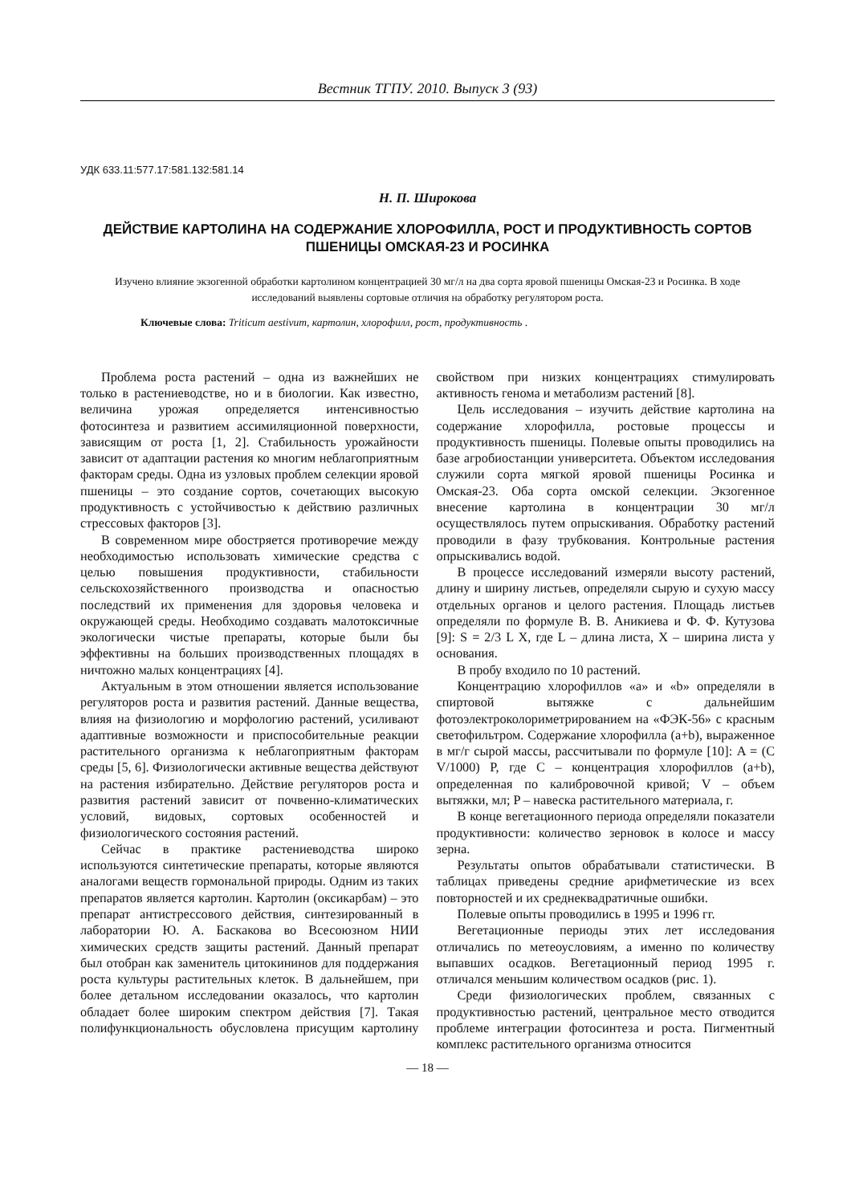Вестник ТГПУ. 2010. Выпуск 3 (93)
УДК 633.11:577.17:581.132:581.14
Н. П. Широкова
ДЕЙСТВИЕ КАРТОЛИНА НА СОДЕРЖАНИЕ ХЛОРОФИЛЛА, РОСТ И ПРОДУКТИВНОСТЬ СОРТОВ ПШЕНИЦЫ ОМСКАЯ-23 И РОСИНКА
Изучено влияние экзогенной обработки картолином концентрацией 30 мг/л на два сорта яровой пшеницы Омская-23 и Росинка. В ходе исследований выявлены сортовые отличия на обработку регулятором роста.
Ключевые слова: Triticum aestivum, картолин, хлорофилл, рост, продуктивность .
Проблема роста растений – одна из важнейших не только в растениеводстве, но и в биологии. Как известно, величина урожая определяется интенсивностью фотосинтеза и развитием ассимиляционной поверхности, зависящим от роста [1, 2]. Стабильность урожайности зависит от адаптации растения ко многим неблагоприятным факторам среды. Одна из узловых проблем селекции яровой пшеницы – это создание сортов, сочетающих высокую продуктивность с устойчивостью к действию различных стрессовых факторов [3].
В современном мире обостряется противоречие между необходимостью использовать химические средства с целью повышения продуктивности, стабильности сельскохозяйственного производства и опасностью последствий их применения для здоровья человека и окружающей среды. Необходимо создавать малотоксичные экологически чистые препараты, которые были бы эффективны на больших производственных площадях в ничтожно малых концентрациях [4].
Актуальным в этом отношении является использование регуляторов роста и развития растений. Данные вещества, влияя на физиологию и морфологию растений, усиливают адаптивные возможности и приспособительные реакции растительного организма к неблагоприятным факторам среды [5, 6]. Физиологически активные вещества действуют на растения избирательно. Действие регуляторов роста и развития растений зависит от почвенно-климатических условий, видовых, сортовых особенностей и физиологического состояния растений.
Сейчас в практике растениеводства широко используются синтетические препараты, которые являются аналогами веществ гормональной природы. Одним из таких препаратов является картолин. Картолин (оксикарбам) – это препарат антистрессового действия, синтезированный в лаборатории Ю. А. Баскакова во Всесоюзном НИИ химических средств защиты растений. Данный препарат был отобран как заменитель цитокининов для поддержания роста культуры растительных клеток. В дальнейшем, при более детальном исследовании оказалось, что картолин обладает более широким спектром действия [7]. Такая полифункциональность обусловлена присущим картолину свойством при низких концентрациях стимулировать активность генома и метаболизм растений [8].
Цель исследования – изучить действие картолина на содержание хлорофилла, ростовые процессы и продуктивность пшеницы. Полевые опыты проводились на базе агробиостанции университета. Объектом исследования служили сорта мягкой яровой пшеницы Росинка и Омская-23. Оба сорта омской селекции. Экзогенное внесение картолина в концентрации 30 мг/л осуществлялось путем опрыскивания. Обработку растений проводили в фазу трубкования. Контрольные растения опрыскивались водой.
В процессе исследований измеряли высоту растений, длину и ширину листьев, определяли сырую и сухую массу отдельных органов и целого растения. Площадь листьев определяли по формуле В. В. Аникиева и Ф. Ф. Кутузова [9]: S = 2/3 L X, где L – длина листа, X – ширина листа у основания.
В пробу входило по 10 растений.
Концентрацию хлорофиллов «а» и «b» определяли в спиртовой вытяжке с дальнейшим фотоэлектроколориметрированием на «ФЭК-56» с красным светофильтром. Содержание хлорофилла (a+b), выраженное в мг/г сырой массы, рассчитывали по формуле [10]: A = (C V/1000) P, где С – концентрация хлорофиллов (a+b), определенная по калибровочной кривой; V – объем вытяжки, мл; P – навеска растительного материала, г.
В конце вегетационного периода определяли показатели продуктивности: количество зерновок в колосе и массу зерна.
Результаты опытов обрабатывали статистически. В таблицах приведены средние арифметические из всех повторностей и их среднеквадратичные ошибки.
Полевые опыты проводились в 1995 и 1996 гг.
Вегетационные периоды этих лет исследования отличались по метеоусловиям, а именно по количеству выпавших осадков. Вегетационный период 1995 г. отличался меньшим количеством осадков (рис. 1).
Среди физиологических проблем, связанных с продуктивностью растений, центральное место отводится проблеме интеграции фотосинтеза и роста. Пигментный комплекс растительного организма относится
— 18 —